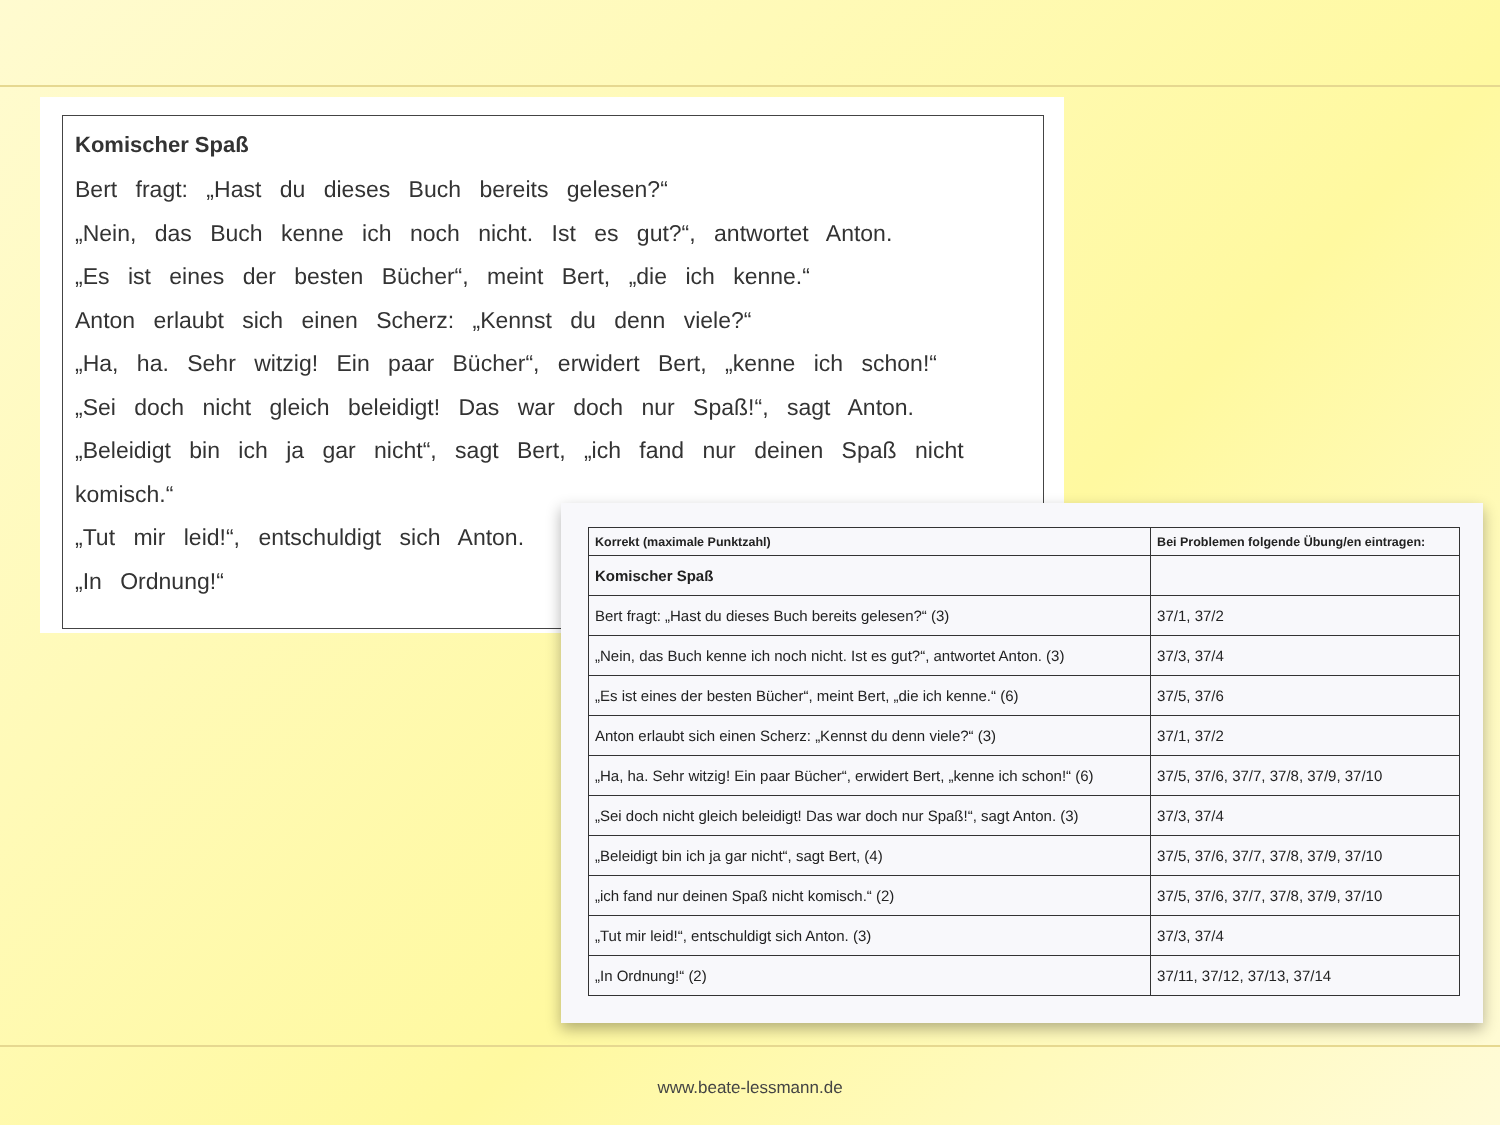Komischer Spaß
Bert fragt: „Hast du dieses Buch bereits gelesen?“
„Nein, das Buch kenne ich noch nicht. Ist es gut?“, antwortet Anton.
„Es ist eines der besten Bücher“, meint Bert, „die ich kenne.“
Anton erlaubt sich einen Scherz: „Kennst du denn viele?“
„Ha, ha. Sehr witzig! Ein paar Bücher“, erwidert Bert, „kenne ich schon!“
„Sei doch nicht gleich beleidigt! Das war doch nur Spaß!“, sagt Anton.
„Beleidigt bin ich ja gar nicht“, sagt Bert, „ich fand nur deinen Spaß nicht komisch.“
„Tut mir leid!“, entschuldigt sich Anton.
„In Ordnung!“
| Korrekt (maximale Punktzahl) | Bei Problemen folgende Übung/en eintragen: |
| --- | --- |
| Komischer Spaß | |
| Bert fragt: „Hast du dieses Buch bereits gelesen?“ (3) | 37/1, 37/2 |
| „Nein, das Buch kenne ich noch nicht. Ist es gut?“, antwortet Anton. (3) | 37/3, 37/4 |
| „Es ist eines der besten Bücher“, meint Bert, „die ich kenne.“ (6) | 37/5, 37/6 |
| Anton erlaubt sich einen Scherz: „Kennst du denn viele?“ (3) | 37/1, 37/2 |
| „Ha, ha. Sehr witzig! Ein paar Bücher“, erwidert Bert, „kenne ich schon!“ (6) | 37/5, 37/6, 37/7, 37/8, 37/9, 37/10 |
| „Sei doch nicht gleich beleidigt! Das war doch nur Spaß!“, sagt Anton. (3) | 37/3, 37/4 |
| „Beleidigt bin ich ja gar nicht“, sagt Bert, (4) | 37/5, 37/6, 37/7, 37/8, 37/9, 37/10 |
| „ich fand nur deinen Spaß nicht komisch.“ (2) | 37/5, 37/6, 37/7, 37/8, 37/9, 37/10 |
| „Tut mir leid!“, entschuldigt sich Anton. (3) | 37/3, 37/4 |
| „In Ordnung!“ (2) | 37/11, 37/12, 37/13, 37/14 |
www.beate-lessmann.de